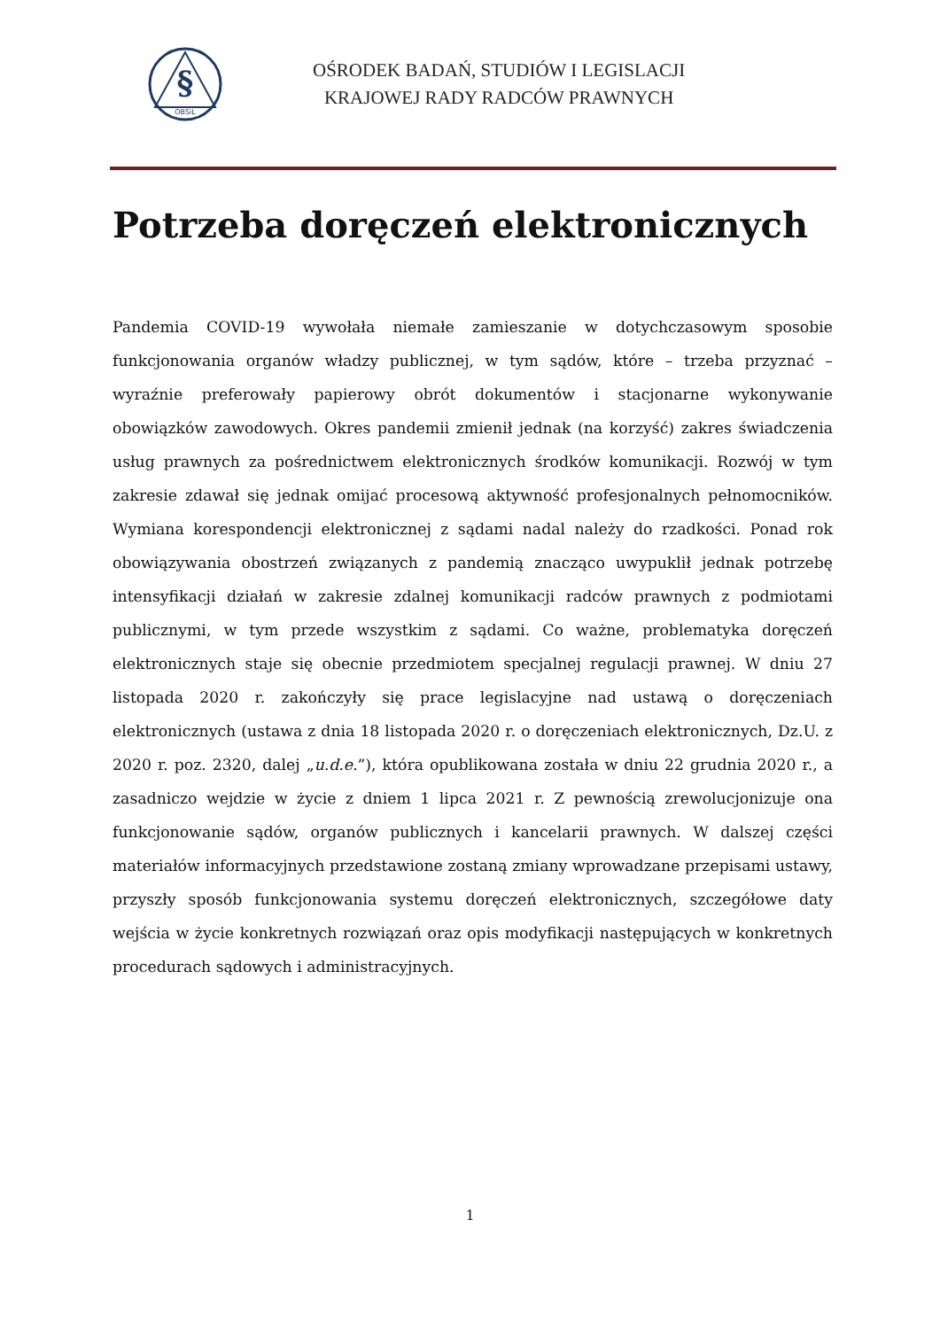§
OBSiL
OŚRODEK BADAŃ, STUDIÓW I LEGISLACJI
KRAJOWEJ RADY RADCÓW PRAWNYCH
Potrzeba doręczeń elektronicznych
Pandemia COVID-19 wywołała niemałe zamieszanie w dotychczasowym sposobie funkcjonowania organów władzy publicznej, w tym sądów, które – trzeba przyznać – wyraźnie preferowały papierowy obrót dokumentów i stacjonarne wykonywanie obowiązków zawodowych. Okres pandemii zmienił jednak (na korzyść) zakres świadczenia usług prawnych za pośrednictwem elektronicznych środków komunikacji. Rozwój w tym zakresie zdawał się jednak omijać procesową aktywność profesjonalnych pełnomocników. Wymiana korespondencji elektronicznej z sądami nadal należy do rzadkości. Ponad rok obowiązywania obostrzeń związanych z pandemią znacząco uwypuklił jednak potrzebę intensyfikacji działań w zakresie zdalnej komunikacji radców prawnych z podmiotami publicznymi, w tym przede wszystkim z sądami. Co ważne, problematyka doręczeń elektronicznych staje się obecnie przedmiotem specjalnej regulacji prawnej. W dniu 27 listopada 2020 r. zakończyły się prace legislacyjne nad ustawą o doręczeniach elektronicznych (ustawa z dnia 18 listopada 2020 r. o doręczeniach elektronicznych, Dz.U. z 2020 r. poz. 2320, dalej „u.d.e.”), która opublikowana została w dniu 22 grudnia 2020 r., a zasadniczo wejdzie w życie z dniem 1 lipca 2021 r. Z pewnością zrewolucjonizuje ona funkcjonowanie sądów, organów publicznych i kancelarii prawnych. W dalszej części materiałów informacyjnych przedstawione zostaną zmiany wprowadzane przepisami ustawy, przyszły sposób funkcjonowania systemu doręczeń elektronicznych, szczegółowe daty wejścia w życie konkretnych rozwiązań oraz opis modyfikacji następujących w konkretnych procedurach sądowych i administracyjnych.
1